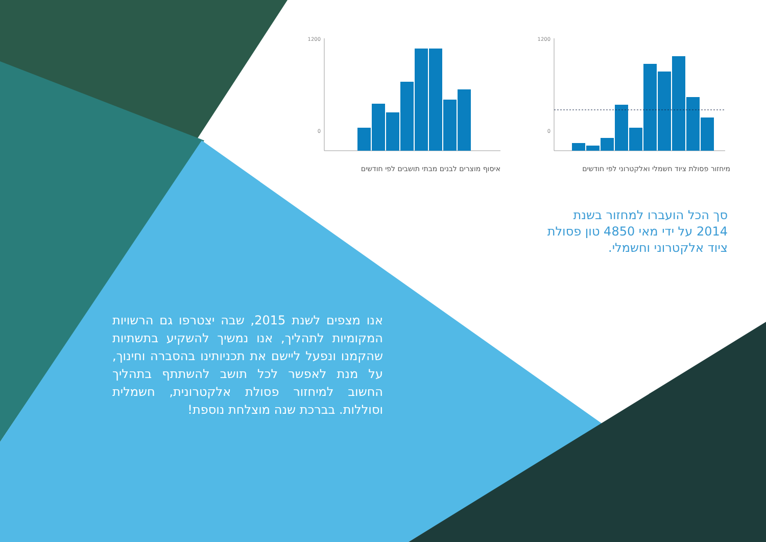1200
0
איסוף מוצרים לבנים מבתי תושבים לפי חודשים
1200
0
מיחזור פסולת ציוד חשמלי ואלקטרוני לפי חודשים
סך הכל הועברו למחזור בשנת 2014 על ידי מאי 4850 טון פסולת ציוד אלקטרוני וחשמלי.
אנו מצפים לשנת 2015, שבה יצטרפו גם הרשויות המקומיות לתהליך, אנו נמשיך להשקיע בתשתיות שהקמנו ונפעל ליישם את תכניותינו בהסברה וחינוך, על מנת לאפשר לכל תושב להשתתף בתהליך החשוב למיחזור פסולת אלקטרונית, חשמלית וסוללות. בברכת שנה מוצלחת נוספת!